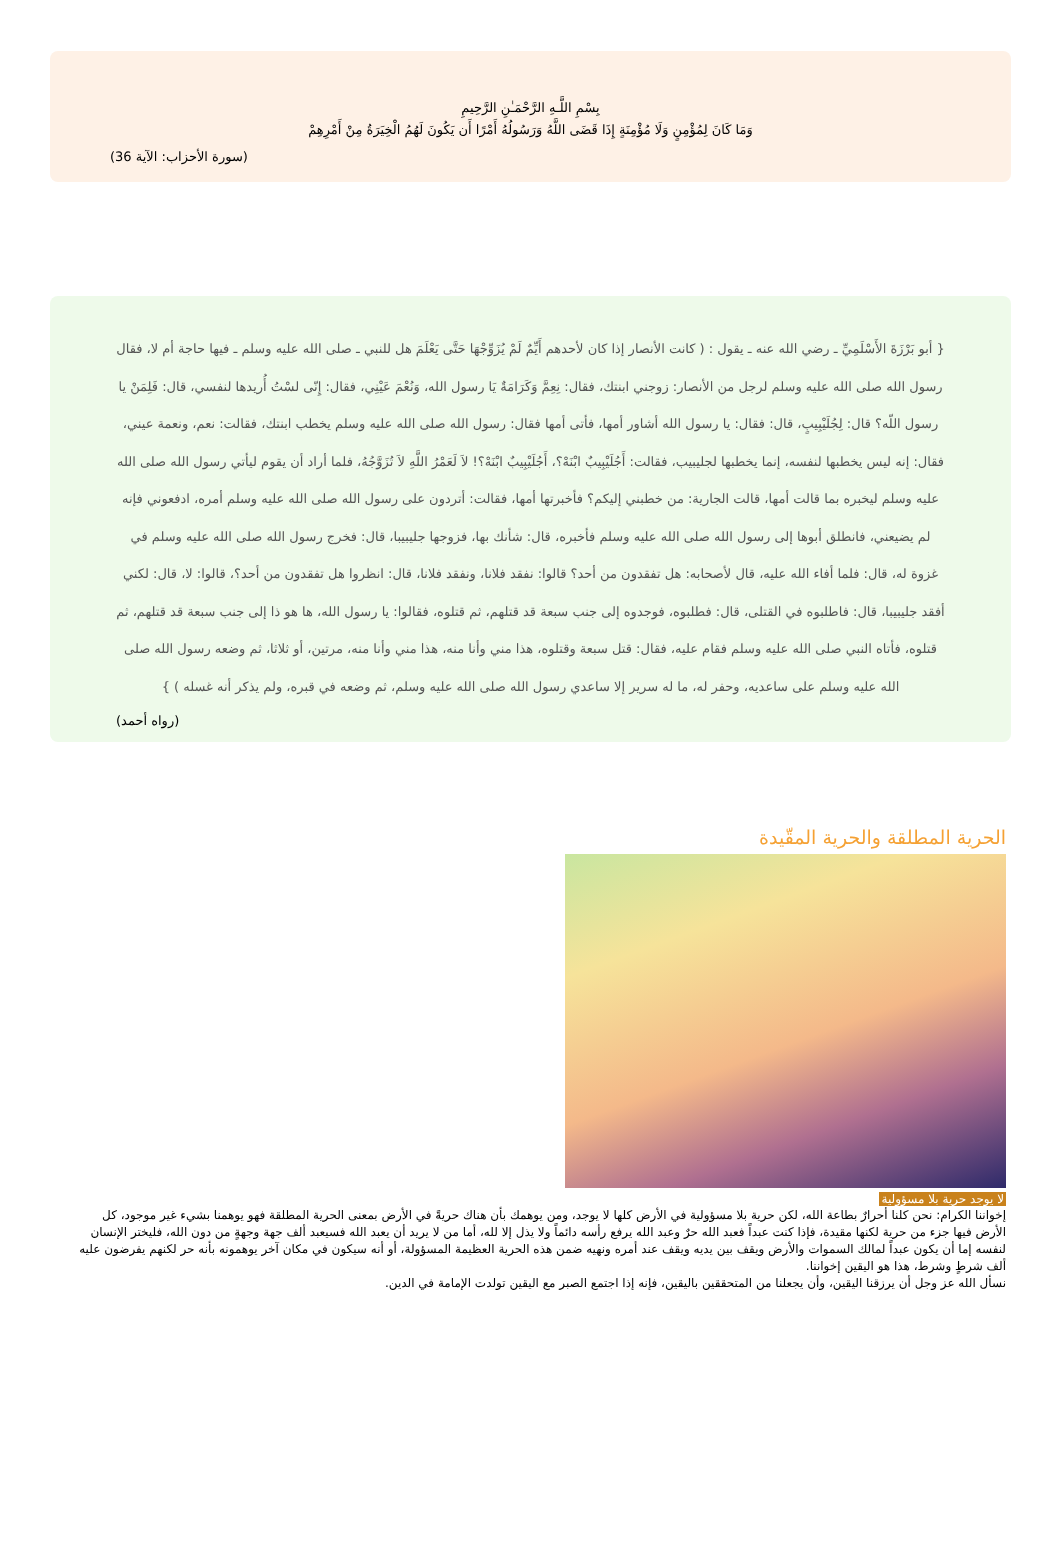بِسْمِ اللَّـهِ الرَّحْمَـٰنِ الرَّحِيمِ
وَمَا كَانَ لِمُؤْمِنٍ وَلَا مُؤْمِنَةٍ إِذَا قَضَى اللَّهُ وَرَسُولُهُ أَمْرًا أَن يَكُونَ لَهُمُ الْخِيَرَةُ مِنْ أَمْرِهِمْ
(سورة الأحزاب: الآية 36)
{ أبو بَرْزَةَ الأَسْلَمِيِّ ـ رضي الله عنه ـ يقول : ( كانت الأنصار إذا كان لأحدهم أَيِّمٌ لَمْ يُزَوِّجْهَا حَتَّى يَعْلَمَ هل للنبي ـ صلى الله عليه وسلم ـ فيها حاجة أم لا، فقال رسول الله صلى الله عليه وسلم لرجل من الأنصار: زوجني ابنتك، فقال: نِعِمَّ وَكَرَامَةٌ يَا رسول الله، وَنُعْمَ عَيْنِي، فقال: إِنّى لسْتُ أُريدها لنفسي، قال: فَلِمَنْ يا رسول اللّه؟ قال: لِجُلَيْبِيبٍ، قال: فقال: يا رسول الله أشاور أمها، فأتى أمها فقال: رسول الله صلى الله عليه وسلم يخطب ابنتك، فقالت: نعم، ونعمة عيني، فقال: إنه ليس يخطبها لنفسه، إنما يخطبها لجليبيب، فقالت: أَجُلَيْبِيبٌ ابْنَهْ؟، أَجُلَيْبِيبٌ ابْنَهْ؟! لاَ لَعَمْرُ اللَّهِ لاَ تُزَوَّجُهُ، فلما أراد أن يقوم ليأتي رسول الله صلى الله عليه وسلم ليخبره بما قالت أمها، قالت الجارية: من خطبني إليكم؟ فأخبرتها أمها، فقالت: أتردون على رسول الله صلى الله عليه وسلم أمره، ادفعوني فإنه لم يضيعني، فانطلق أبوها إلى رسول الله صلى الله عليه وسلم فأخبره، قال: شأنك بها، فزوجها جليبيبا، قال: فخرج رسول الله صلى الله عليه وسلم في غزوة له، قال: فلما أفاء الله عليه، قال لأصحابه: هل تفقدون من أحد؟ قالوا: نفقد فلانا، ونفقد فلانا، قال: انظروا هل تفقدون من أحد؟، قالوا: لا، قال: لكني أفقد جليبيبا، قال: فاطلبوه في القتلى، قال: فطلبوه، فوجدوه إلى جنب سبعة قد قتلهم، ثم قتلوه، فقالوا: يا رسول الله، ها هو ذا إلى جنب سبعة قد قتلهم، ثم قتلوه، فأتاه النبي صلى الله عليه وسلم فقام عليه، فقال: قتل سبعة وقتلوه، هذا مني وأنا منه، هذا مني وأنا منه، مرتين، أو ثلاثا، ثم وضعه رسول الله صلى الله عليه وسلم على ساعديه، وحفر له، ما له سرير إلا ساعدي رسول الله صلى الله عليه وسلم، ثم وضعه في قبره، ولم يذكر أنه غسله ) }
(رواه أحمد)
الحرية المطلقة والحرية المقّيدة
لا يوجد حرية بلا مسؤولية
إخواننا الكرام: نحن كلنا أحرارٌ بطاعة الله، لكن حرية بلا مسؤولية في الأرض كلها لا يوجد، ومن يوهمك بأن هناك حريةً في الأرض بمعنى الحرية المطلقة فهو يوهمنا بشيء غير موجود، كل الأرض فيها جزء من حرية لكنها مقيدة، فإذا كنت عبداً فعبد الله حرٌ وعبد الله يرفع رأسه دائماً ولا يذل إلا لله، أما من لا يريد أن يعبد الله فسيعبد ألف جهة وجهةٍ من دون الله، فليختر الإنسان لنفسه إما أن يكون عبداً لمالك السموات والأرض ويقف بين يديه ويقف عند أمره ونهيه ضمن هذه الحرية العظيمة المسؤولة، أو أنه سيكون في مكان آخر يوهمونه بأنه حر لكنهم يفرضون عليه ألف شرطٍ وشرط، هذا هو اليقين إخواننا.
نسأل الله عز وجل أن يرزقنا اليقين، وأن يجعلنا من المتحققين باليقين، فإنه إذا اجتمع الصبر مع اليقين تولدت الإمامة في الدين.